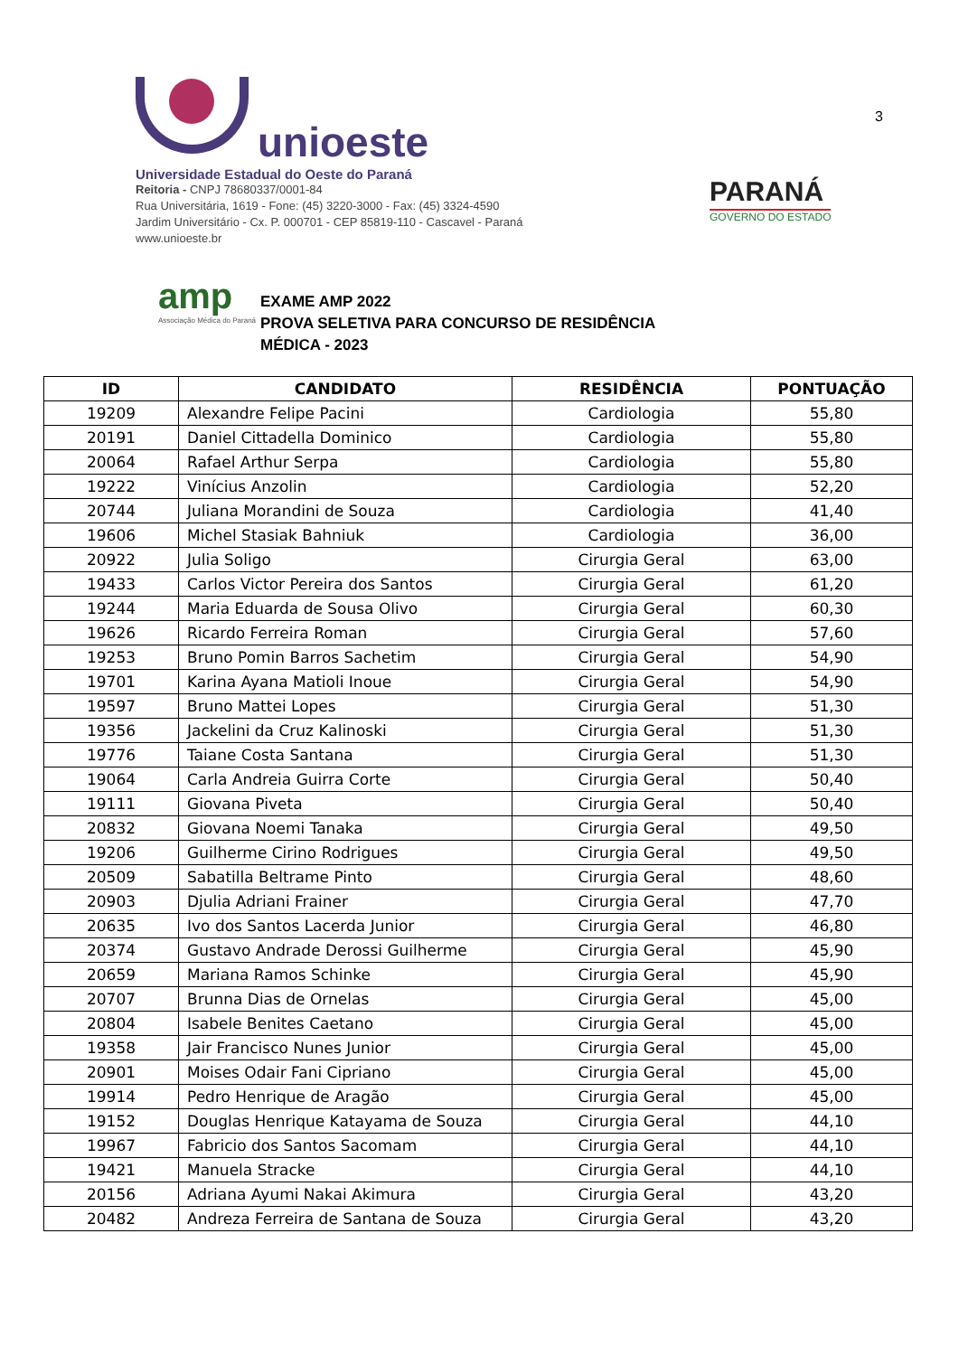unioeste
Universidade Estadual do Oeste do Paraná
Reitoria - CNPJ 78680337/0001-84
Rua Universitária, 1619 - Fone: (45) 3220-3000 - Fax: (45) 3324-4590
Jardim Universitário - Cx. P. 000701 - CEP 85819-110 - Cascavel - Paraná
www.unioeste.br
PARANÁ
GOVERNO DO ESTADO
3
amp
Associação Médica do Paraná
EXAME AMP 2022
PROVA SELETIVA PARA CONCURSO DE RESIDÊNCIA
MÉDICA - 2023
| ID | CANDIDATO | RESIDÊNCIA | PONTUAÇÃO |
| --- | --- | --- | --- |
| 19209 | Alexandre Felipe Pacini | Cardiologia | 55,80 |
| 20191 | Daniel Cittadella Dominico | Cardiologia | 55,80 |
| 20064 | Rafael Arthur Serpa | Cardiologia | 55,80 |
| 19222 | Vinícius Anzolin | Cardiologia | 52,20 |
| 20744 | Juliana Morandini de Souza | Cardiologia | 41,40 |
| 19606 | Michel Stasiak Bahniuk | Cardiologia | 36,00 |
| 20922 | Julia Soligo | Cirurgia Geral | 63,00 |
| 19433 | Carlos Victor Pereira dos Santos | Cirurgia Geral | 61,20 |
| 19244 | Maria Eduarda de Sousa Olivo | Cirurgia Geral | 60,30 |
| 19626 | Ricardo Ferreira Roman | Cirurgia Geral | 57,60 |
| 19253 | Bruno Pomin Barros Sachetim | Cirurgia Geral | 54,90 |
| 19701 | Karina Ayana Matioli Inoue | Cirurgia Geral | 54,90 |
| 19597 | Bruno Mattei Lopes | Cirurgia Geral | 51,30 |
| 19356 | Jackelini da Cruz Kalinoski | Cirurgia Geral | 51,30 |
| 19776 | Taiane Costa Santana | Cirurgia Geral | 51,30 |
| 19064 | Carla Andreia Guirra Corte | Cirurgia Geral | 50,40 |
| 19111 | Giovana Piveta | Cirurgia Geral | 50,40 |
| 20832 | Giovana Noemi Tanaka | Cirurgia Geral | 49,50 |
| 19206 | Guilherme Cirino Rodrigues | Cirurgia Geral | 49,50 |
| 20509 | Sabatilla Beltrame Pinto | Cirurgia Geral | 48,60 |
| 20903 | Djulia Adriani Frainer | Cirurgia Geral | 47,70 |
| 20635 | Ivo dos Santos Lacerda Junior | Cirurgia Geral | 46,80 |
| 20374 | Gustavo Andrade Derossi Guilherme | Cirurgia Geral | 45,90 |
| 20659 | Mariana Ramos Schinke | Cirurgia Geral | 45,90 |
| 20707 | Brunna Dias de Ornelas | Cirurgia Geral | 45,00 |
| 20804 | Isabele Benites Caetano | Cirurgia Geral | 45,00 |
| 19358 | Jair Francisco Nunes Junior | Cirurgia Geral | 45,00 |
| 20901 | Moises Odair Fani Cipriano | Cirurgia Geral | 45,00 |
| 19914 | Pedro Henrique de Aragão | Cirurgia Geral | 45,00 |
| 19152 | Douglas Henrique Katayama de Souza | Cirurgia Geral | 44,10 |
| 19967 | Fabricio dos Santos Sacomam | Cirurgia Geral | 44,10 |
| 19421 | Manuela Stracke | Cirurgia Geral | 44,10 |
| 20156 | Adriana Ayumi Nakai Akimura | Cirurgia Geral | 43,20 |
| 20482 | Andreza Ferreira de Santana de Souza | Cirurgia Geral | 43,20 |